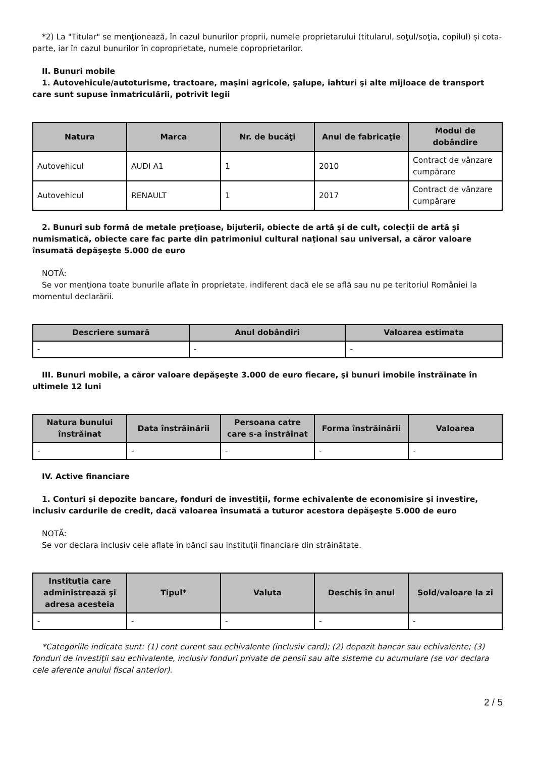*2) La "Titular" se menţionează, în cazul bunurilor proprii, numele proprietarului (titularul, soţul/soţia, copilul) și cota-parte, iar în cazul bunurilor în coproprietate, numele coproprietarilor.
II. Bunuri mobile
1. Autovehicule/autoturisme, tractoare, maşini agricole, şalupe, iahturi şi alte mijloace de transport care sunt supuse înmatriculării, potrivit legii
| Natura | Marca | Nr. de bucăţi | Anul de fabricaţie | Modul de dobândire |
| --- | --- | --- | --- | --- |
| Autovehicul | AUDI A1 | 1 | 2010 | Contract de vânzare cumpărare |
| Autovehicul | RENAULT | 1 | 2017 | Contract de vânzare cumpărare |
2. Bunuri sub formă de metale preţioase, bijuterii, obiecte de artă şi de cult, colecţii de artă şi numismatică, obiecte care fac parte din patrimoniul cultural naţional sau universal, a căror valoare însumată depăşeşte 5.000 de euro
NOTĂ:
Se vor menţiona toate bunurile aflate în proprietate, indiferent dacă ele se află sau nu pe teritoriul României la momentul declarării.
| Descriere sumară | Anul dobândiri | Valoarea estimata |
| --- | --- | --- |
| - | - | - |
III. Bunuri mobile, a căror valoare depăşeşte 3.000 de euro fiecare, şi bunuri imobile înstrăinate în ultimele 12 luni
| Natura bunului înstrăinat | Data înstrăinării | Persoana catre care s-a înstrăinat | Forma înstrăinării | Valoarea |
| --- | --- | --- | --- | --- |
| - | - | - | - | - |
IV. Active financiare
1. Conturi şi depozite bancare, fonduri de investiţii, forme echivalente de economisire şi investire, inclusiv cardurile de credit, dacă valoarea însumată a tuturor acestora depăşeşte 5.000 de euro
NOTĂ:
Se vor declara inclusiv cele aflate în bănci sau instituţii financiare din străinătate.
| Instituţia care administrează şi adresa acesteia | Tipul* | Valuta | Deschis în anul | Sold/valoare la zi |
| --- | --- | --- | --- | --- |
| - | - | - | - | - |
*Categoriile indicate sunt: (1) cont curent sau echivalente (inclusiv card); (2) depozit bancar sau echivalente; (3) fonduri de investiţii sau echivalente, inclusiv fonduri private de pensii sau alte sisteme cu acumulare (se vor declara cele aferente anului fiscal anterior).
2 / 5